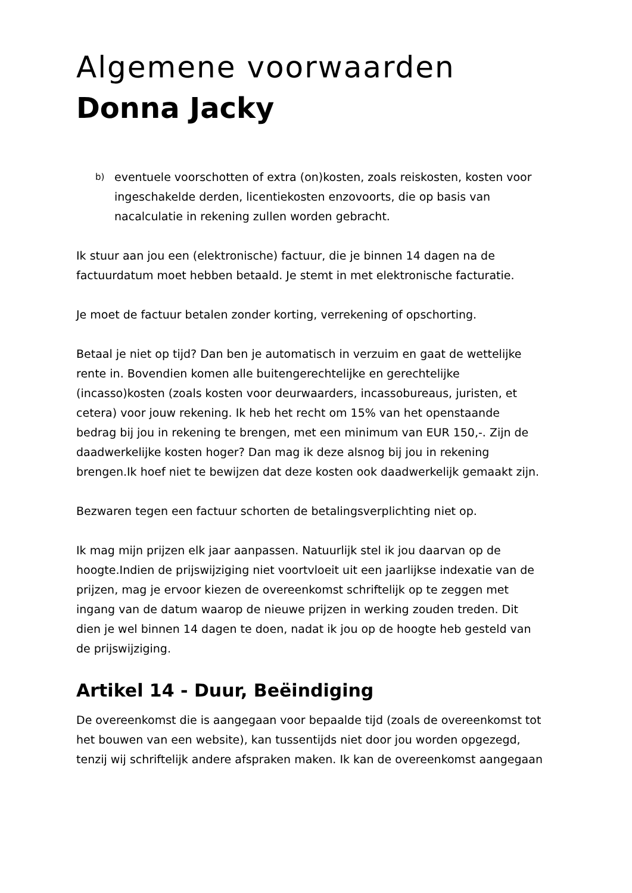Algemene voorwaarden
Donna Jacky
b)
eventuele voorschotten of extra (on)kosten, zoals reiskosten, kosten voor ingeschakelde derden, licentiekosten enzovoorts, die op basis van nacalculatie in rekening zullen worden gebracht.
Ik stuur aan jou een (elektronische) factuur, die je binnen 14 dagen na de factuurdatum moet hebben betaald. Je stemt in met elektronische facturatie.
Je moet de factuur betalen zonder korting, verrekening of opschorting.
Betaal je niet op tijd? Dan ben je automatisch in verzuim en gaat de wettelijke rente in. Bovendien komen alle buitengerechtelijke en gerechtelijke (incasso)kosten (zoals kosten voor deurwaarders, incassobureaus, juristen, et cetera) voor jouw rekening. Ik heb het recht om 15% van het openstaande bedrag bij jou in rekening te brengen, met een minimum van EUR 150,-. Zijn de daadwerkelijke kosten hoger? Dan mag ik deze alsnog bij jou in rekening brengen.Ik hoef niet te bewijzen dat deze kosten ook daadwerkelijk gemaakt zijn.
Bezwaren tegen een factuur schorten de betalingsverplichting niet op.
Ik mag mijn prijzen elk jaar aanpassen. Natuurlijk stel ik jou daarvan op de hoogte.Indien de prijswijziging niet voortvloeit uit een jaarlijkse indexatie van de prijzen, mag je ervoor kiezen de overeenkomst schriftelijk op te zeggen met ingang van de datum waarop de nieuwe prijzen in werking zouden treden. Dit dien je wel binnen 14 dagen te doen, nadat ik jou op de hoogte heb gesteld van de prijswijziging.
Artikel 14 - Duur, Beëindiging
De overeenkomst die is aangegaan voor bepaalde tijd (zoals de overeenkomst tot het bouwen van een website), kan tussentijds niet door jou worden opgezegd, tenzij wij schriftelijk andere afspraken maken. Ik kan de overeenkomst aangegaan